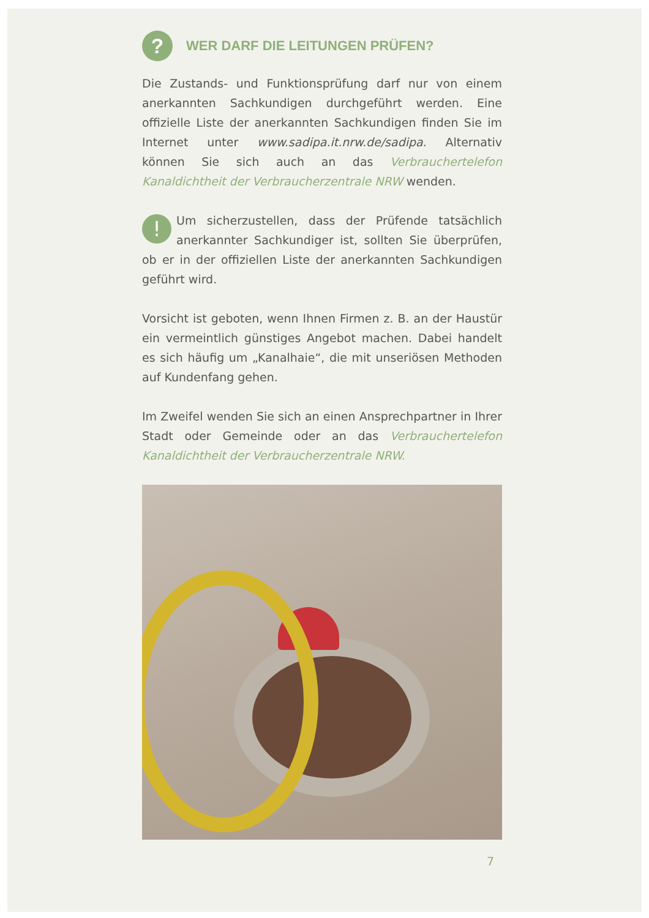? WER DARF DIE LEITUNGEN PRÜFEN?
Die Zustands- und Funktionsprüfung darf nur von einem anerkannten Sachkundigen durchgeführt werden. Eine offizielle Liste der anerkannten Sachkundigen finden Sie im Internet unter www.sadipa.it.nrw.de/sadipa. Alternativ können Sie sich auch an das Verbrauchertelefon Kanaldichtheit der Verbraucherzentrale NRW wenden.
!
Um sicherzustellen, dass der Prüfende tatsächlich anerkannter Sachkundiger ist, sollten Sie überprüfen, ob er in der offiziellen Liste der anerkannten Sachkundigen geführt wird.
Vorsicht ist geboten, wenn Ihnen Firmen z. B. an der Haustür ein vermeintlich günstiges Angebot machen. Dabei handelt es sich häufig um „Kanalhaie“, die mit unseriösen Methoden auf Kundenfang gehen.
Im Zweifel wenden Sie sich an einen Ansprechpartner in Ihrer Stadt oder Gemeinde oder an das Verbrauchertelefon Kanaldichtheit der Verbraucherzentrale NRW.
7